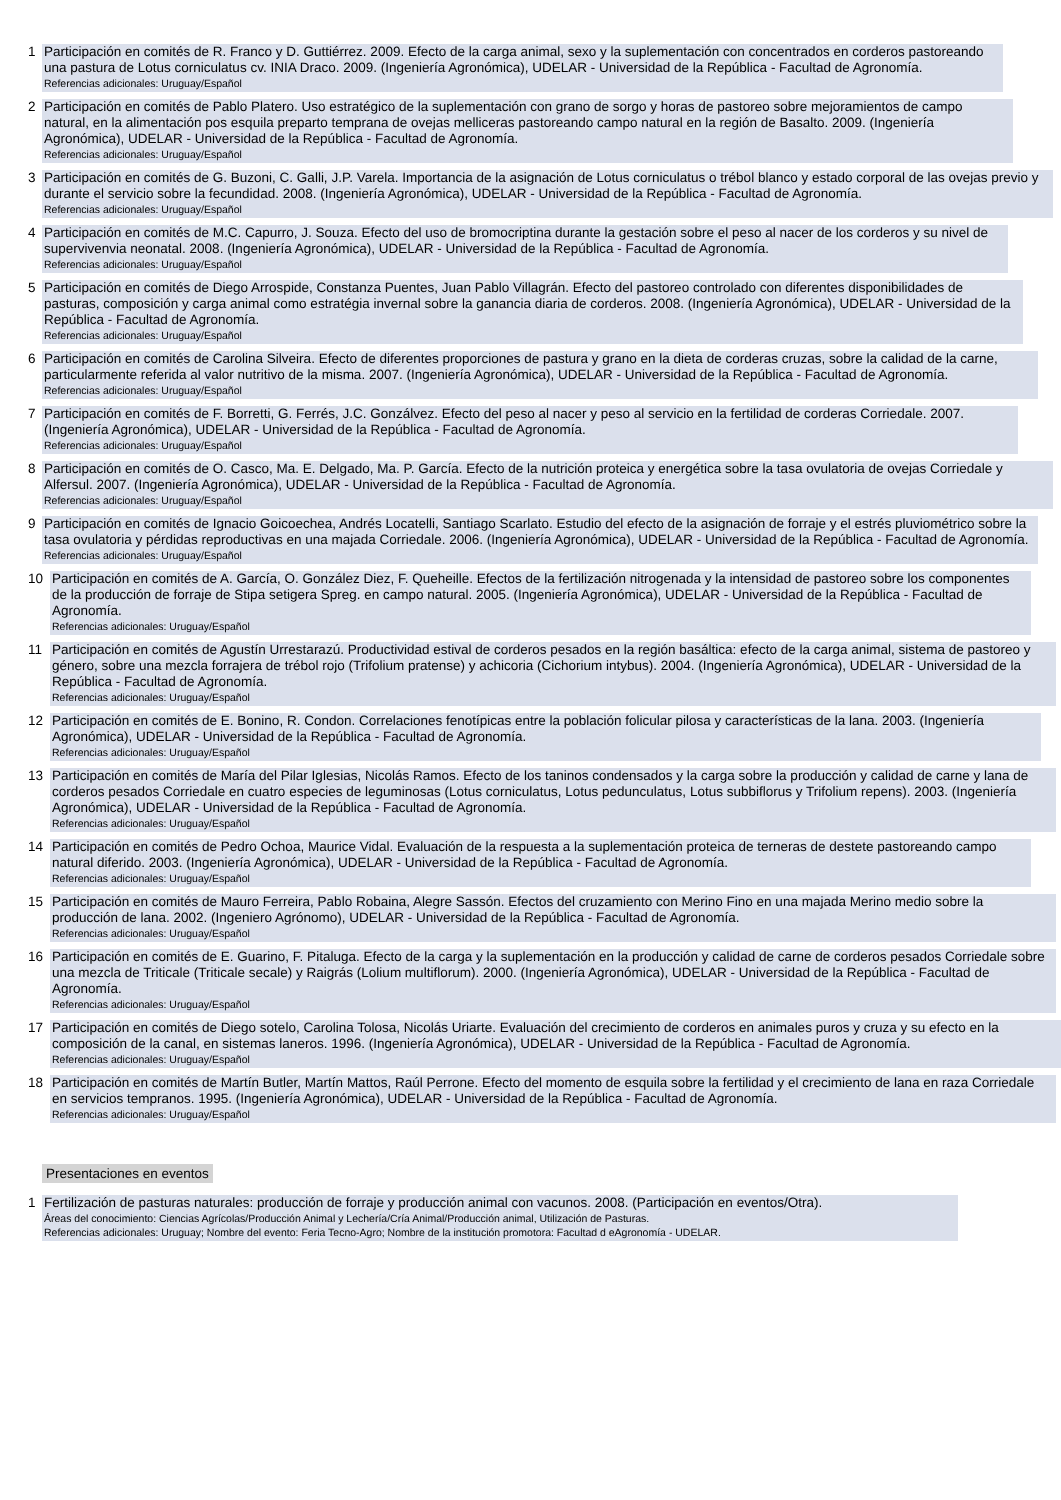1 Participación en comités de R. Franco y D. Guttiérrez. 2009. Efecto de la carga animal, sexo y la suplementación con concentrados en corderos pastoreando una pastura de Lotus corniculatus cv. INIA Draco. 2009. (Ingeniería Agronómica), UDELAR - Universidad de la República - Facultad de Agronomía.
Referencias adicionales: Uruguay/Español
2 Participación en comités de Pablo Platero. Uso estratégico de la suplementación con grano de sorgo y horas de pastoreo sobre mejoramientos de campo natural, en la alimentación pos esquila preparto temprana de ovejas melliceras pastoreando campo natural en la región de Basalto. 2009. (Ingeniería Agronómica), UDELAR - Universidad de la República - Facultad de Agronomía.
Referencias adicionales: Uruguay/Español
3 Participación en comités de G. Buzoni, C. Galli, J.P. Varela. Importancia de la asignación de Lotus corniculatus o trébol blanco y estado corporal de las ovejas previo y durante el servicio sobre la fecundidad. 2008. (Ingeniería Agronómica), UDELAR - Universidad de la República - Facultad de Agronomía.
Referencias adicionales: Uruguay/Español
4 Participación en comités de M.C. Capurro, J. Souza. Efecto del uso de bromocriptina durante la gestación sobre el peso al nacer de los corderos y su nivel de supervivenvia neonatal. 2008. (Ingeniería Agronómica), UDELAR - Universidad de la República - Facultad de Agronomía.
Referencias adicionales: Uruguay/Español
5 Participación en comités de Diego Arrospide, Constanza Puentes, Juan Pablo Villagrán. Efecto del pastoreo controlado con diferentes disponibilidades de pasturas, composición y carga animal como estratégia invernal sobre la ganancia diaria de corderos. 2008. (Ingeniería Agronómica), UDELAR - Universidad de la República - Facultad de Agronomía.
Referencias adicionales: Uruguay/Español
6 Participación en comités de Carolina Silveira. Efecto de diferentes proporciones de pastura y grano en la dieta de corderas cruzas, sobre la calidad de la carne, particularmente referida al valor nutritivo de la misma. 2007. (Ingeniería Agronómica), UDELAR - Universidad de la República - Facultad de Agronomía.
Referencias adicionales: Uruguay/Español
7 Participación en comités de F. Borretti, G. Ferrés, J.C. Gonzálvez. Efecto del peso al nacer y peso al servicio en la fertilidad de corderas Corriedale. 2007. (Ingeniería Agronómica), UDELAR - Universidad de la República - Facultad de Agronomía.
Referencias adicionales: Uruguay/Español
8 Participación en comités de O. Casco, Ma. E. Delgado, Ma. P. García. Efecto de la nutrición proteica y energética sobre la tasa ovulatoria de ovejas Corriedale y Alfersul. 2007. (Ingeniería Agronómica), UDELAR - Universidad de la República - Facultad de Agronomía.
Referencias adicionales: Uruguay/Español
9 Participación en comités de Ignacio Goicoechea, Andrés Locatelli, Santiago Scarlato. Estudio del efecto de la asignación de forraje y el estrés pluviométrico sobre la tasa ovulatoria y pérdidas reproductivas en una majada Corriedale. 2006. (Ingeniería Agronómica), UDELAR - Universidad de la República - Facultad de Agronomía.
Referencias adicionales: Uruguay/Español
10 Participación en comités de A. García, O. González Diez, F. Queheille. Efectos de la fertilización nitrogenada y la intensidad de pastoreo sobre los componentes de la producción de forraje de Stipa setigera Spreg. en campo natural. 2005. (Ingeniería Agronómica), UDELAR - Universidad de la República - Facultad de Agronomía.
Referencias adicionales: Uruguay/Español
11 Participación en comités de Agustín Urrestarazú. Productividad estival de corderos pesados en la región basáltica: efecto de la carga animal, sistema de pastoreo y género, sobre una mezcla forrajera de trébol rojo (Trifolium pratense) y achicoria (Cichorium intybus). 2004. (Ingeniería Agronómica), UDELAR - Universidad de la República - Facultad de Agronomía.
Referencias adicionales: Uruguay/Español
12 Participación en comités de E. Bonino, R. Condon. Correlaciones fenotípicas entre la población folicular pilosa y características de la lana. 2003. (Ingeniería Agronómica), UDELAR - Universidad de la República - Facultad de Agronomía.
Referencias adicionales: Uruguay/Español
13 Participación en comités de María del Pilar Iglesias, Nicolás Ramos. Efecto de los taninos condensados y la carga sobre la producción y calidad de carne y lana de corderos pesados Corriedale en cuatro especies de leguminosas (Lotus corniculatus, Lotus pedunculatus, Lotus subbiflorus y Trifolium repens). 2003. (Ingeniería Agronómica), UDELAR - Universidad de la República - Facultad de Agronomía.
Referencias adicionales: Uruguay/Español
14 Participación en comités de Pedro Ochoa, Maurice Vidal. Evaluación de la respuesta a la suplementación proteica de terneras de destete pastoreando campo natural diferido. 2003. (Ingeniería Agronómica), UDELAR - Universidad de la República - Facultad de Agronomía.
Referencias adicionales: Uruguay/Español
15 Participación en comités de Mauro Ferreira, Pablo Robaina, Alegre Sassón. Efectos del cruzamiento con Merino Fino en una majada Merino medio sobre la producción de lana. 2002. (Ingeniero Agrónomo), UDELAR - Universidad de la República - Facultad de Agronomía.
Referencias adicionales: Uruguay/Español
16 Participación en comités de E. Guarino, F. Pitaluga. Efecto de la carga y la suplementación en la producción y calidad de carne de corderos pesados Corriedale sobre una mezcla de Triticale (Triticale secale) y Raigrás (Lolium multiflorum). 2000. (Ingeniería Agronómica), UDELAR - Universidad de la República - Facultad de Agronomía.
Referencias adicionales: Uruguay/Español
17 Participación en comités de Diego sotelo, Carolina Tolosa, Nicolás Uriarte. Evaluación del crecimiento de corderos en animales puros y cruza y su efecto en la composición de la canal, en sistemas laneros. 1996. (Ingeniería Agronómica), UDELAR - Universidad de la República - Facultad de Agronomía.
Referencias adicionales: Uruguay/Español
18 Participación en comités de Martín Butler, Martín Mattos, Raúl Perrone. Efecto del momento de esquila sobre la fertilidad y el crecimiento de lana en raza Corriedale en servicios tempranos. 1995. (Ingeniería Agronómica), UDELAR - Universidad de la República - Facultad de Agronomía.
Referencias adicionales: Uruguay/Español
Presentaciones en eventos
1 Fertilización de pasturas naturales: producción de forraje y producción animal con vacunos. 2008. (Participación en eventos/Otra).
Áreas del conocimiento: Ciencias Agrícolas/Producción Animal y Lechería/Cría Animal/Producción animal, Utilización de Pasturas.
Referencias adicionales: Uruguay; Nombre del evento: Feria Tecno-Agro; Nombre de la institución promotora: Facultad d eAgronomía - UDELAR.